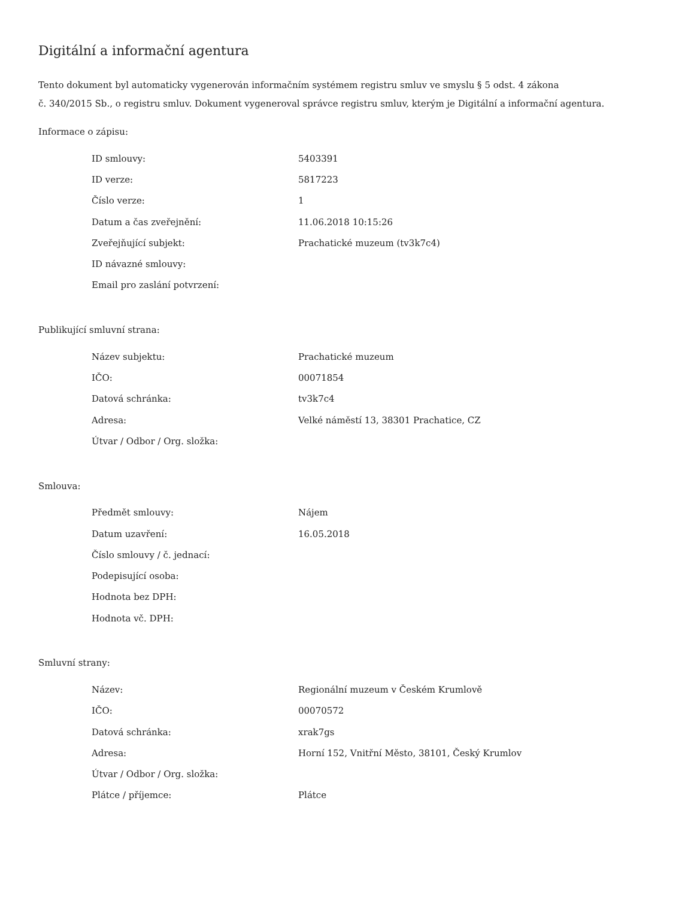Digitální a informační agentura
Tento dokument byl automaticky vygenerován informačním systémem registru smluv ve smyslu § 5 odst. 4 zákona
č. 340/2015 Sb., o registru smluv. Dokument vygeneroval správce registru smluv, kterým je Digitální a informační agentura.
Informace o zápisu:
| ID smlouvy: | 5403391 |
| ID verze: | 5817223 |
| Číslo verze: | 1 |
| Datum a čas zveřejnění: | 11.06.2018 10:15:26 |
| Zveřejňující subjekt: | Prachatické muzeum (tv3k7c4) |
| ID návazné smlouvy: | |
| Email pro zaslání potvrzení: | |
Publikující smluvní strana:
| Název subjektu: | Prachatické muzeum |
| IČO: | 00071854 |
| Datová schránka: | tv3k7c4 |
| Adresa: | Velké náměstí 13, 38301 Prachatice, CZ |
| Útvar / Odbor / Org. složka: | |
Smlouva:
| Předmět smlouvy: | Nájem |
| Datum uzavření: | 16.05.2018 |
| Číslo smlouvy / č. jednací: | |
| Podepisující osoba: | |
| Hodnota bez DPH: | |
| Hodnota vč. DPH: | |
Smluvní strany:
| Název: | Regionální muzeum v Českém Krumlově |
| IČO: | 00070572 |
| Datová schránka: | xrak7gs |
| Adresa: | Horní 152, Vnitřní Město, 38101, Český Krumlov |
| Útvar / Odbor / Org. složka: | |
| Plátce / příjemce: | Plátce |